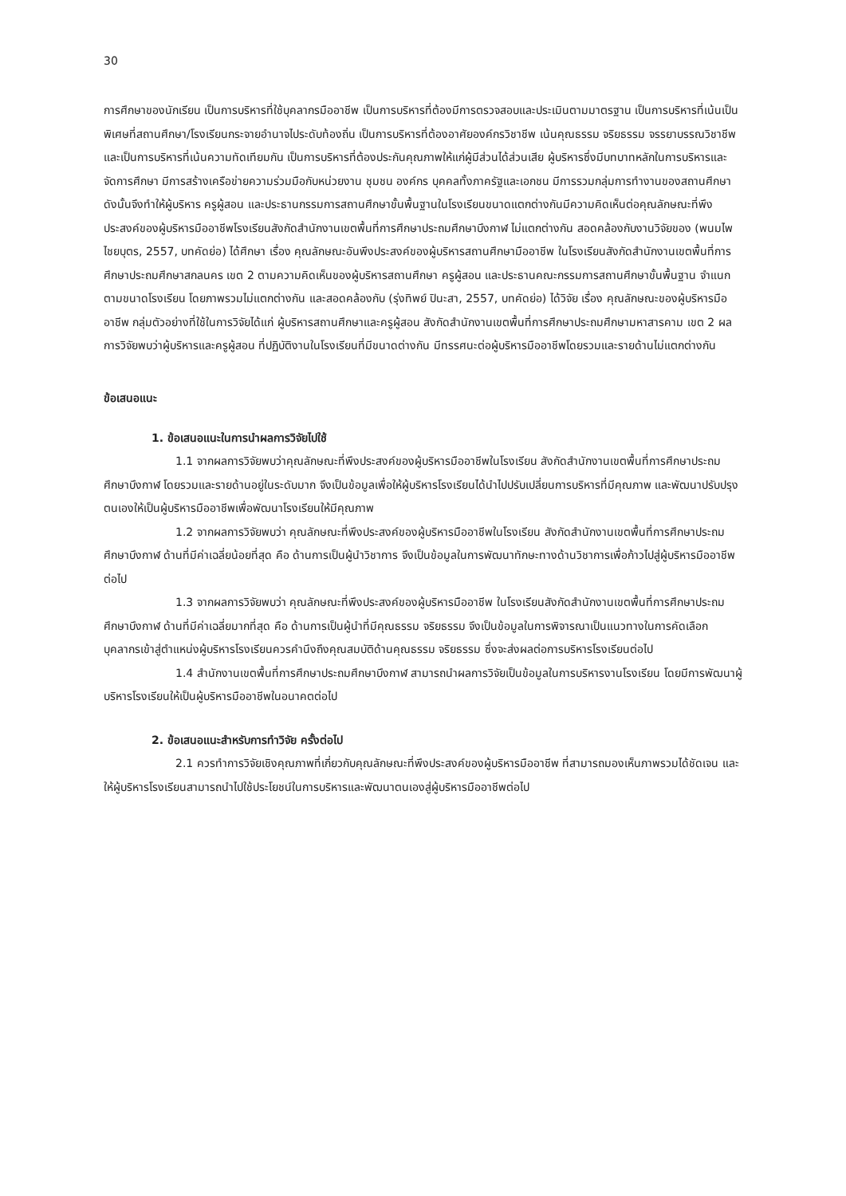30
การศึกษาของนักเรียน เป็นการบริหารที่ใช้บุคลากรมืออาชีพ เป็นการบริหารที่ต้องมีการตรวจสอบและประเมินตามมาตรฐาน เป็นการบริหารที่เน้นเป็นพิเศษที่สถานศึกษา/โรงเรียนกระจายอำนาจไประดับท้องถิ่น เป็นการบริหารที่ต้องอาศัยองค์กรวิชาชีพ เน้นคุณธรรม จริยธรรม จรรยาบรรณวิชาชีพ และเป็นการบริหารที่เน้นความทัดเทียมกัน เป็นการบริหารที่ต้องประกันคุณภาพให้แก่ผู้มีส่วนได้ส่วนเสีย ผู้บริหารซึ่งมีบทบาทหลักในการบริหารและจัดการศึกษา มีการสร้างเครือข่ายความร่วมมือกับหน่วยงาน ชุมชน องค์กร บุคคลทั้งภาครัฐและเอกชน มีการรวมกลุ่มการทำงานของสถานศึกษา ดังนั้นจึงทำให้ผู้บริหาร ครูผู้สอน และประธานกรรมการสถานศึกษาขั้นพื้นฐานในโรงเรียนขนาดแตกต่างกันมีความคิดเห็นต่อคุณลักษณะที่พึงประสงค์ของผู้บริหารมืออาชีพโรงเรียนสังกัดสำนักงานเขตพื้นที่การศึกษาประถมศึกษาบึงกาฬ ไม่แตกต่างกัน สอดคล้องกับงานวิจัยของ (พนมไพ ไชยบุตร, 2557, บทคัดย่อ) ได้ศึกษา เรื่อง คุณลักษณะอันพึงประสงค์ของผู้บริหารสถานศึกษามืออาชีพ ในโรงเรียนสังกัดสำนักงานเขตพื้นที่การศึกษาประถมศึกษาสกลนคร เขต 2 ตามความคิดเห็นของผู้บริหารสถานศึกษา ครูผู้สอน และประธานคณะกรรมการสถานศึกษาขั้นพื้นฐาน จำแนกตามขนาดโรงเรียน โดยภาพรวมไม่แตกต่างกัน และสอดคล้องกับ (รุ่งทิพย์ ปินะสา, 2557, บทคัดย่อ) ได้วิจัย เรื่อง คุณลักษณะของผู้บริหารมืออาชีพ กลุ่มตัวอย่างที่ใช้ในการวิจัยได้แก่ ผู้บริหารสถานศึกษาและครูผู้สอน สังกัดสำนักงานเขตพื้นที่การศึกษาประถมศึกษามหาสารคาม เขต 2 ผลการวิจัยพบว่าผู้บริหารและครูผู้สอน ที่ปฏิบัติงานในโรงเรียนที่มีขนาดต่างกัน มีทรรศนะต่อผู้บริหารมืออาชีพโดยรวมและรายด้านไม่แตกต่างกัน
ข้อเสนอแนะ
1. ข้อเสนอแนะในการนำผลการวิจัยไปใช้
1.1 จากผลการวิจัยพบว่าคุณลักษณะที่พึงประสงค์ของผู้บริหารมืออาชีพในโรงเรียน สังกัดสำนักงานเขตพื้นที่การศึกษาประถมศึกษาบึงกาฬ โดยรวมและรายด้านอยู่ในระดับมาก จึงเป็นข้อมูลเพื่อให้ผู้บริหารโรงเรียนได้นำไปปรับเปลี่ยนการบริหารที่มีคุณภาพ และพัฒนาปรับปรุงตนเองให้เป็นผู้บริหารมืออาชีพเพื่อพัฒนาโรงเรียนให้มีคุณภาพ
1.2 จากผลการวิจัยพบว่า คุณลักษณะที่พึงประสงค์ของผู้บริหารมืออาชีพในโรงเรียน สังกัดสำนักงานเขตพื้นที่การศึกษาประถมศึกษาบึงกาฬ ด้านที่มีค่าเฉลี่ยน้อยที่สุด คือ ด้านการเป็นผู้นำวิชาการ จึงเป็นข้อมูลในการพัฒนาทักษะทางด้านวิชาการเพื่อก้าวไปสู่ผู้บริหารมืออาชีพต่อไป
1.3 จากผลการวิจัยพบว่า คุณลักษณะที่พึงประสงค์ของผู้บริหารมืออาชีพ ในโรงเรียนสังกัดสำนักงานเขตพื้นที่การศึกษาประถมศึกษาบึงกาฬ ด้านที่มีค่าเฉลี่ยมากที่สุด คือ ด้านการเป็นผู้นำที่มีคุณธรรม จริยธรรม จึงเป็นข้อมูลในการพิจารณาเป็นแนวทางในการคัดเลือกบุคลากรเข้าสู่ตำแหน่งผู้บริหารโรงเรียนควรคำนึงถึงคุณสมบัติด้านคุณธรรม จริยธรรม ซึ่งจะส่งผลต่อการบริหารโรงเรียนต่อไป
1.4 สำนักงานเขตพื้นที่การศึกษาประถมศึกษาบึงกาฬ สามารถนำผลการวิจัยเป็นข้อมูลในการบริหารงานโรงเรียน โดยมีการพัฒนาผู้บริหารโรงเรียนให้เป็นผู้บริหารมืออาชีพในอนาคตต่อไป
2. ข้อเสนอแนะสำหรับการทำวิจัย ครั้งต่อไป
2.1 ควรทำการวิจัยเชิงคุณภาพที่เกี่ยวกับคุณลักษณะที่พึงประสงค์ของผู้บริหารมืออาชีพ ที่สามารถมองเห็นภาพรวมได้ชัดเจน และให้ผู้บริหารโรงเรียนสามารถนำไปใช้ประโยชน์ในการบริหารและพัฒนาตนเองสู่ผู้บริหารมืออาชีพต่อไป